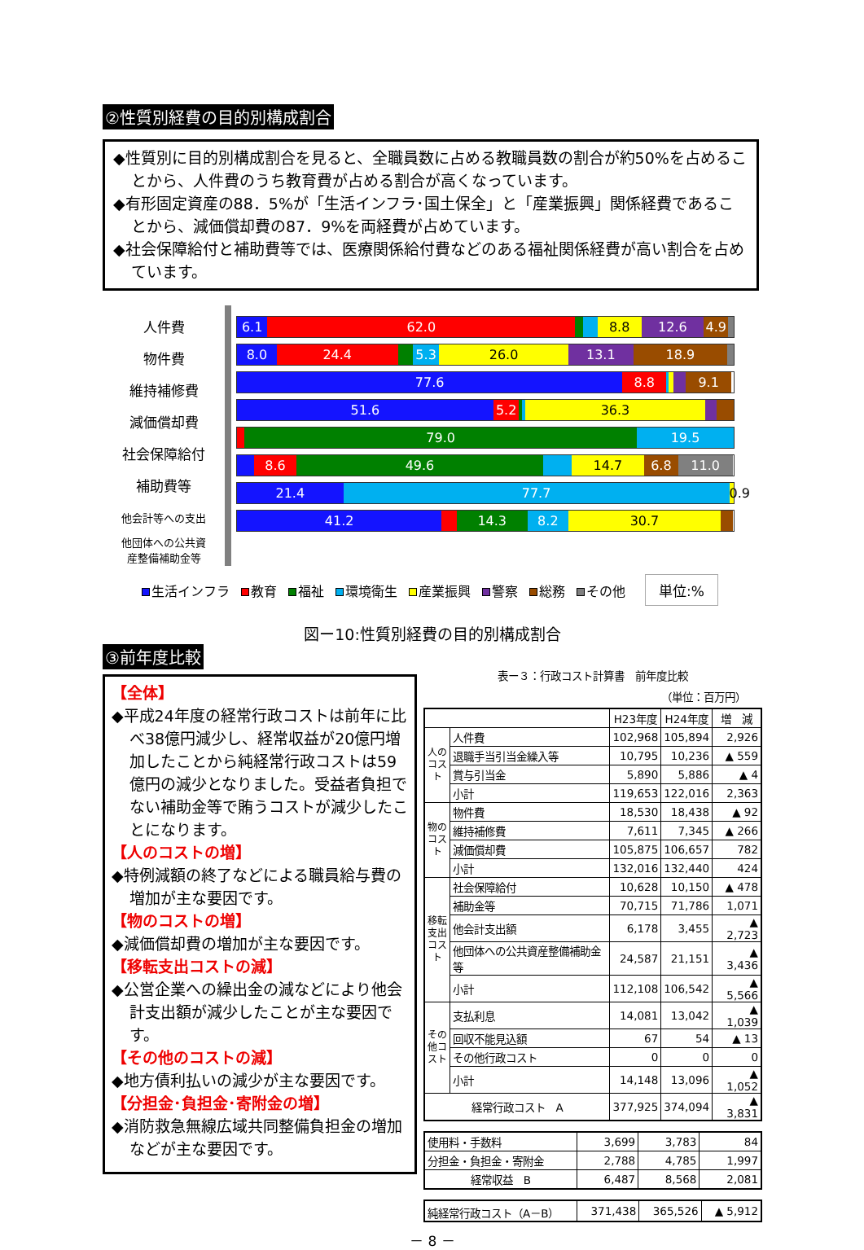②性質別経費の目的別構成割合
◆性質別に目的別構成割合を見ると、全職員数に占める教職員数の割合が約50%を占めることから、人件費のうち教育費が占める割合が高くなっています。
◆有形固定資産の88．5%が「生活インフラ･国土保全」と「産業振興」関係経費であることから、減価償却費の87．9%を両経費が占めています。
◆社会保障給付と補助費等では、医療関係給付費などのある福祉関係経費が高い割合を占めています。
人件費
物件費
維持補修費
減価償却費
社会保障給付
補助費等
他会計等への支出
他団体への公共資
産整備補助金等
6.1 62.0 8.8 12.6 4.9
8.0 24.4 5.3 26.0 13.1 18.9
77.6 8.8 9.1
51.6 5.2 36.3
79.0 19.5
8.6 49.6 14.7 6.8 11.0
21.4 77.7 0.9
41.2 14.3 8.2 30.7
生活インフラ 教育 福祉 環境衛生 産業振興 警察 総務 その他 単位:%
図ー10:性質別経費の目的別構成割合
③前年度比較
【全体】
◆平成24年度の経常行政コストは前年に比べ38億円減少し、経常収益が20億円増加したことから純経常行政コストは59億円の減少となりました。受益者負担でない補助金等で賄うコストが減少したことになります。
【人のコストの増】
◆特例減額の終了などによる職員給与費の増加が主な要因です。
【物のコストの増】
◆減価償却費の増加が主な要因です。
【移転支出コストの減】
◆公営企業への繰出金の減などにより他会計支出額が減少したことが主な要因です。
【その他のコストの減】
◆地方債利払いの減少が主な要因です。
【分担金･負担金･寄附金の増】
◆消防救急無線広域共同整備負担金の増加などが主な要因です。
表ー３：行政コスト計算書　前年度比較
（単位：百万円）
| | | H23年度 | H24年度 | 増 減 |
| --- | --- | --- | --- | --- |
| 人のコスト | 人件費 | 102,968 | 105,894 | 2,926 |
| | 退職手当引当金繰入等 | 10,795 | 10,236 | ▲ 559 |
| | 賞与引当金 | 5,890 | 5,886 | ▲ 4 |
| | 小計 | 119,653 | 122,016 | 2,363 |
| 物のコスト | 物件費 | 18,530 | 18,438 | ▲ 92 |
| | 維持補修費 | 7,611 | 7,345 | ▲ 266 |
| | 減価償却費 | 105,875 | 106,657 | 782 |
| | 小計 | 132,016 | 132,440 | 424 |
| 移転支出コスト | 社会保障給付 | 10,628 | 10,150 | ▲ 478 |
| | 補助金等 | 70,715 | 71,786 | 1,071 |
| | 他会計支出額 | 6,178 | 3,455 | ▲ 2,723 |
| | 他団体への公共資産整備補助金等 | 24,587 | 21,151 | ▲ 3,436 |
| | 小計 | 112,108 | 106,542 | ▲ 5,566 |
| その他コスト | 支払利息 | 14,081 | 13,042 | ▲ 1,039 |
| | 回収不能見込額 | 67 | 54 | ▲ 13 |
| | その他行政コスト | 0 | 0 | 0 |
| | 小計 | 14,148 | 13,096 | ▲ 1,052 |
| 経常行政コスト A | | 377,925 | 374,094 | ▲ 3,831 |
| 使用料・手数料 | 3,699 | 3,783 | 84 |
| 分担金・負担金・寄附金 | 2,788 | 4,785 | 1,997 |
| 経常収益 B | 6,487 | 8,568 | 2,081 |
| 純経常行政コスト（A－B） | 371,438 | 365,526 | ▲ 5,912 |
－ 8 －